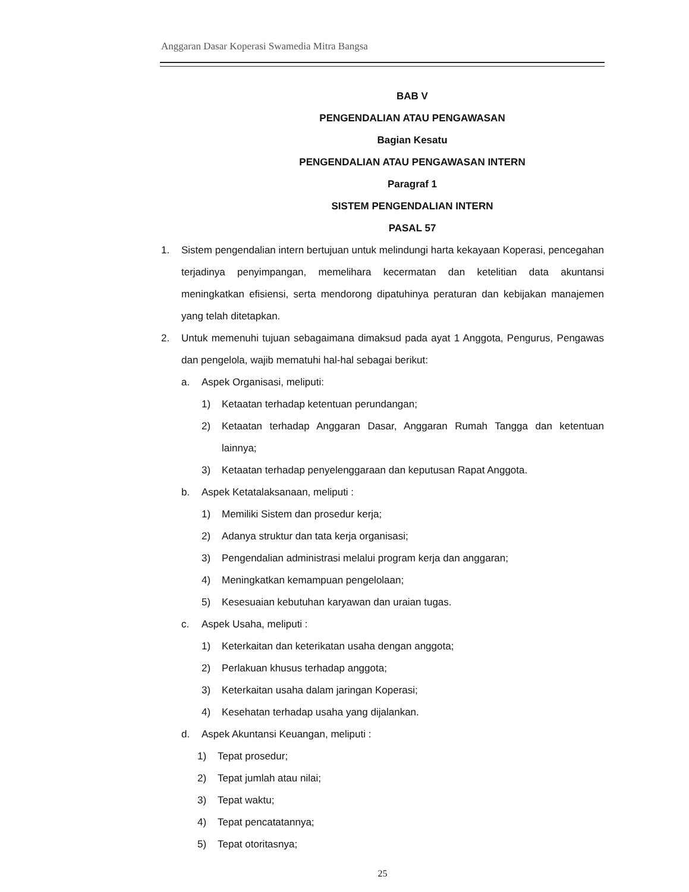Anggaran Dasar Koperasi Swamedia Mitra Bangsa
BAB V
PENGENDALIAN ATAU PENGAWASAN
Bagian Kesatu
PENGENDALIAN ATAU PENGAWASAN INTERN
Paragraf 1
SISTEM PENGENDALIAN INTERN
PASAL 57
1. Sistem pengendalian intern bertujuan untuk melindungi harta kekayaan Koperasi, pencegahan terjadinya penyimpangan, memelihara kecermatan dan ketelitian data akuntansi meningkatkan efisiensi, serta mendorong dipatuhinya peraturan dan kebijakan manajemen yang telah ditetapkan.
2. Untuk memenuhi tujuan sebagaimana dimaksud pada ayat 1 Anggota, Pengurus, Pengawas dan pengelola, wajib mematuhi hal-hal sebagai berikut:
a. Aspek Organisasi, meliputi:
1) Ketaatan terhadap ketentuan perundangan;
2) Ketaatan terhadap Anggaran Dasar, Anggaran Rumah Tangga dan ketentuan lainnya;
3) Ketaatan terhadap penyelenggaraan dan keputusan Rapat Anggota.
b. Aspek Ketatalaksanaan, meliputi :
1) Memiliki Sistem dan prosedur kerja;
2) Adanya struktur dan tata kerja organisasi;
3) Pengendalian administrasi melalui program kerja dan anggaran;
4) Meningkatkan kemampuan pengelolaan;
5) Kesesuaian kebutuhan karyawan dan uraian tugas.
c. Aspek Usaha, meliputi :
1) Keterkaitan dan keterikatan usaha dengan anggota;
2) Perlakuan khusus terhadap anggota;
3) Keterkaitan usaha dalam jaringan Koperasi;
4) Kesehatan terhadap usaha yang dijalankan.
d. Aspek Akuntansi Keuangan, meliputi :
1) Tepat prosedur;
2) Tepat jumlah atau nilai;
3) Tepat waktu;
4) Tepat pencatatannya;
5) Tepat otoritasnya;
25